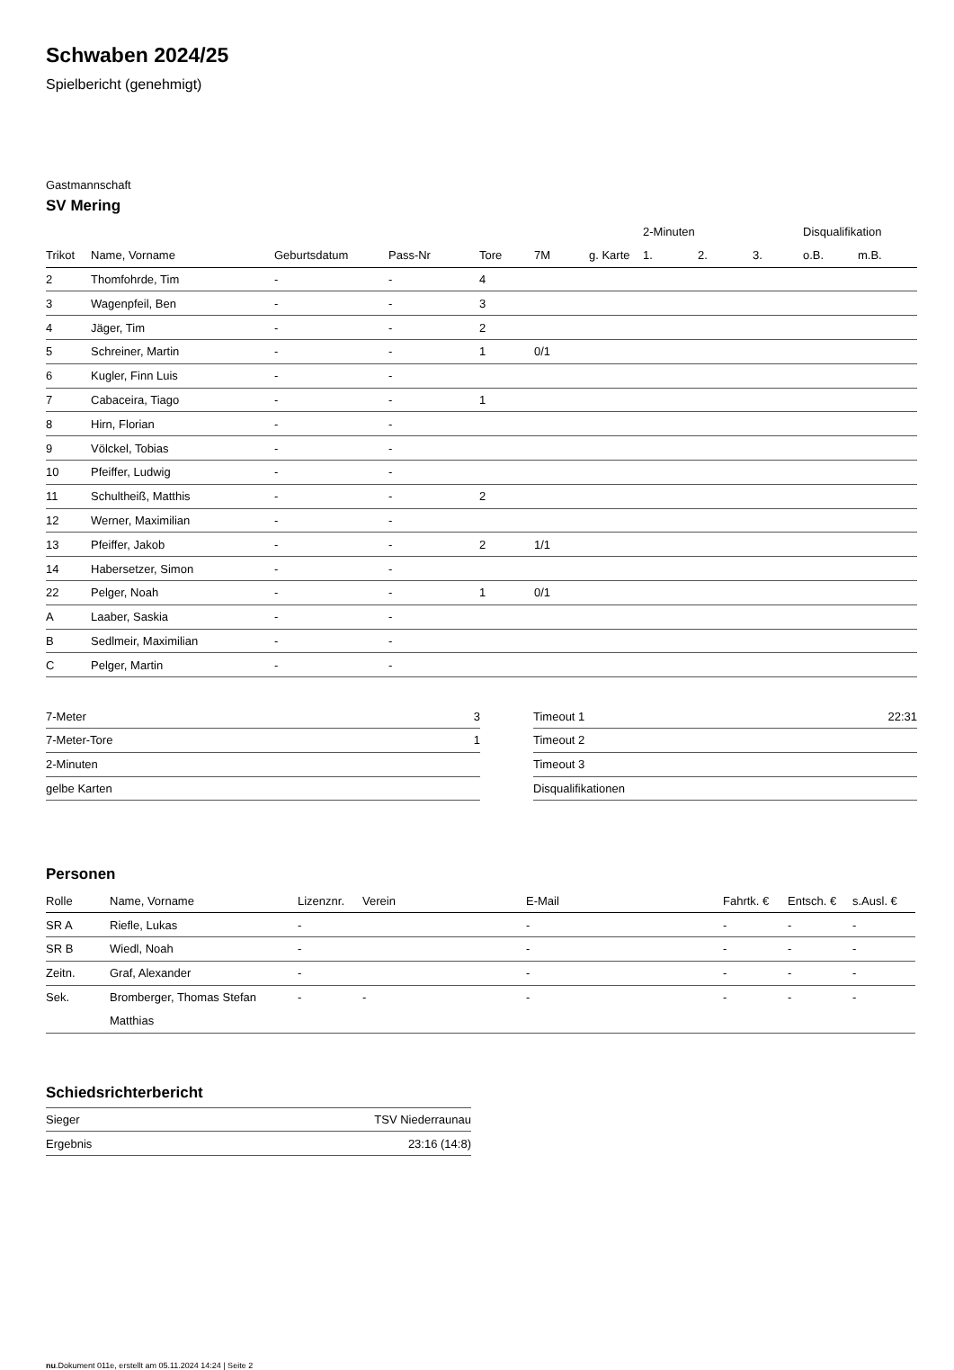Schwaben 2024/25
Spielbericht (genehmigt)
Gastmannschaft
SV Mering
| | | | | | | | 2-Minuten | | | Disqualifikation | |
| --- | --- | --- | --- | --- | --- | --- | --- | --- | --- | --- | --- |
| Trikot | Name, Vorname | Geburtsdatum | Pass-Nr | Tore | 7M | g. Karte | 1. | 2. | 3. | o.B. | m.B. |
| 2 | Thomfohrde, Tim | - | - | 4 | | | | | | | |
| 3 | Wagenpfeil, Ben | - | - | 3 | | | | | | | |
| 4 | Jäger, Tim | - | - | 2 | | | | | | | |
| 5 | Schreiner, Martin | - | - | 1 | 0/1 | | | | | | |
| 6 | Kugler, Finn Luis | - | - | | | | | | | | |
| 7 | Cabaceira, Tiago | - | - | 1 | | | | | | | |
| 8 | Hirn, Florian | - | - | | | | | | | | |
| 9 | Völckel, Tobias | - | - | | | | | | | | |
| 10 | Pfeiffer, Ludwig | - | - | | | | | | | | |
| 11 | Schultheiß, Matthis | - | - | 2 | | | | | | | |
| 12 | Werner, Maximilian | - | - | | | | | | | | |
| 13 | Pfeiffer, Jakob | - | - | 2 | 1/1 | | | | | | |
| 14 | Habersetzer, Simon | - | - | | | | | | | | |
| 22 | Pelger, Noah | - | - | 1 | 0/1 | | | | | | |
| A | Laaber, Saskia | - | - | | | | | | | | |
| B | Sedlmeir, Maximilian | - | - | | | | | | | | |
| C | Pelger, Martin | - | - | | | | | | | | |
| 7-Meter | 3 |
| 7-Meter-Tore | 1 |
| 2-Minuten | |
| gelbe Karten | |
| Timeout 1 | 22:31 |
| Timeout 2 | |
| Timeout 3 | |
| Disqualifikationen | |
Personen
| Rolle | Name, Vorname | Lizenznr. | Verein | E-Mail | Fahrtk. € | Entsch. € | s.Ausl. € |
| --- | --- | --- | --- | --- | --- | --- | --- |
| SR A | Riefle, Lukas | - | | - | - | - | - |
| SR B | Wiedl, Noah | - | | - | - | - | - |
| Zeitn. | Graf, Alexander | - | | - | - | - | - |
| Sek. | Bromberger, Thomas Stefan Matthias | - | - | - | - | - | - |
Schiedsrichterbericht
| Sieger | TSV Niederraunau |
| Ergebnis | 23:16 (14:8) |
nu.Dokument 011e, erstellt am 05.11.2024 14:24 | Seite 2